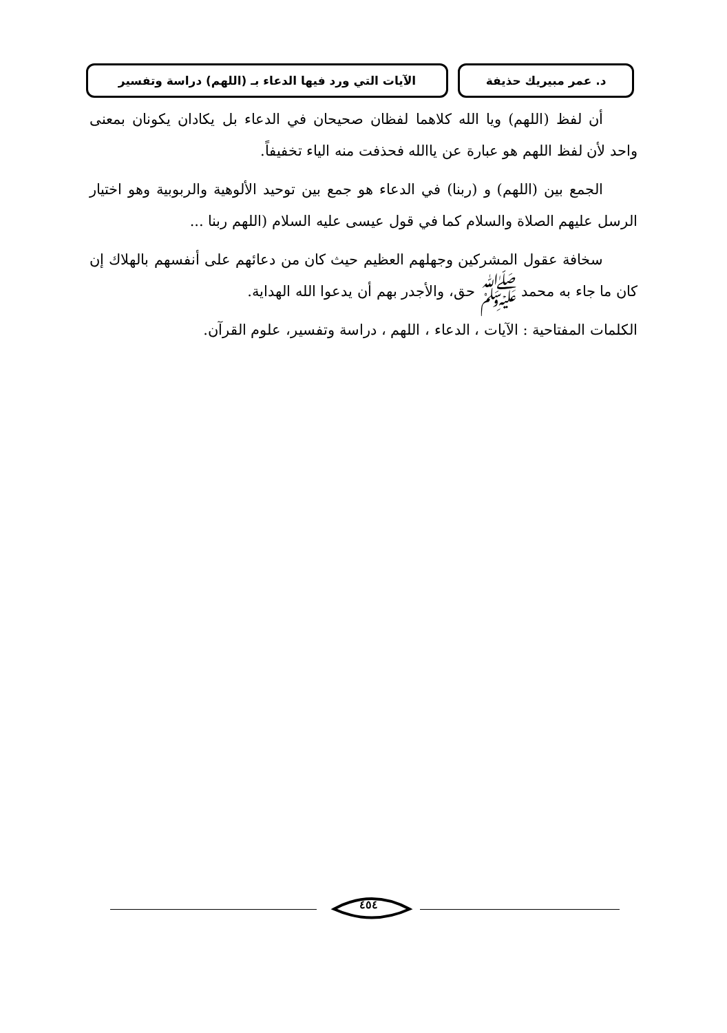د. عمر مبيريك حذيفة الآيات التي ورد فيها الدعاء بـ (اللهم) دراسة وتفسير
أن لفظ (اللهم) ويا الله كلاهما لفظان صحيحان في الدعاء بل يكادان يكونان بمعنى واحد لأن لفظ اللهم هو عبارة عن ياالله فحذفت منه الياء تخفيفاً.
الجمع بين (اللهم) و (ربنا) في الدعاء هو جمع بين توحيد الألوهية والربوبية وهو اختيار الرسل عليهم الصلاة والسلام كما في قول عيسى عليه السلام (اللهم ربنا ...
سخافة عقول المشركين وجهلهم العظيم حيث كان من دعائهم على أنفسهم بالهلاك إن كان ما جاء به محمد ﷺ حق، والأجدر بهم أن يدعوا الله الهداية.
الكلمات المفتاحية : الآيات ، الدعاء ، اللهم ، دراسة وتفسير، علوم القرآن.
٤٥٤